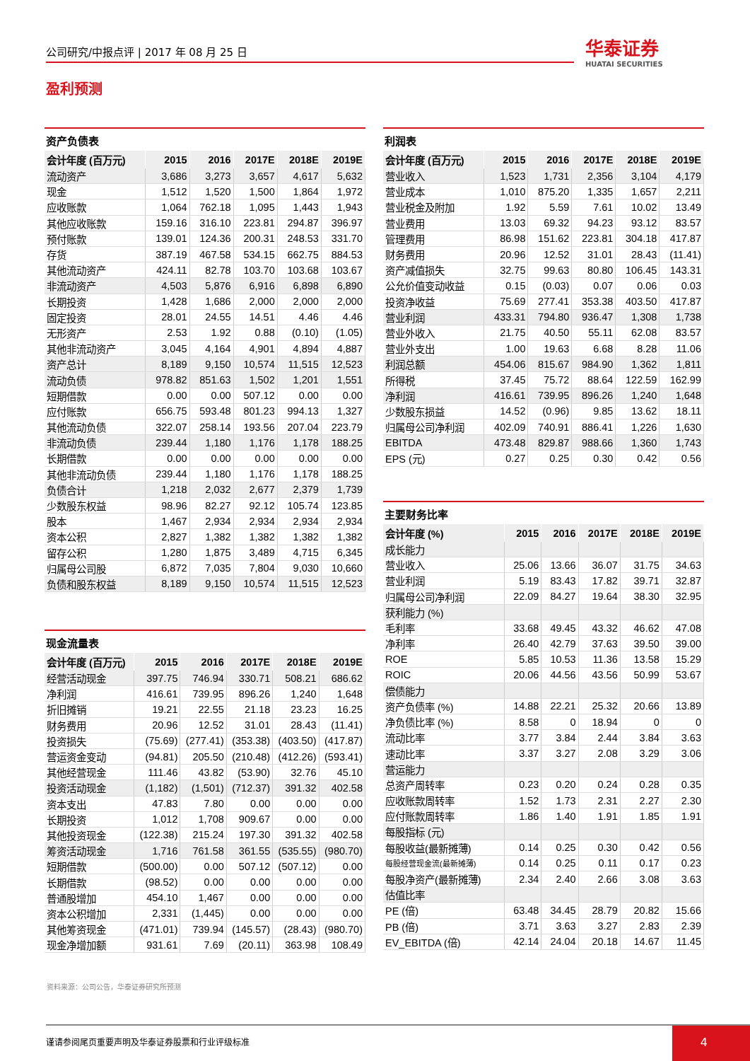公司研究/中报点评 | 2017 年 08 月 25 日 华泰证券
HUATAI SECURITIES
盈利预测
资产负债表
| 会计年度 (百万元) | 2015 | 2016 | 2017E | 2018E | 2019E |
| --- | --- | --- | --- | --- | --- |
| 流动资产 | 3,686 | 3,273 | 3,657 | 4,617 | 5,632 |
| 现金 | 1,512 | 1,520 | 1,500 | 1,864 | 1,972 |
| 应收账款 | 1,064 | 762.18 | 1,095 | 1,443 | 1,943 |
| 其他应收账款 | 159.16 | 316.10 | 223.81 | 294.87 | 396.97 |
| 预付账款 | 139.01 | 124.36 | 200.31 | 248.53 | 331.70 |
| 存货 | 387.19 | 467.58 | 534.15 | 662.75 | 884.53 |
| 其他流动资产 | 424.11 | 82.78 | 103.70 | 103.68 | 103.67 |
| 非流动资产 | 4,503 | 5,876 | 6,916 | 6,898 | 6,890 |
| 长期投资 | 1,428 | 1,686 | 2,000 | 2,000 | 2,000 |
| 固定投资 | 28.01 | 24.55 | 14.51 | 4.46 | 4.46 |
| 无形资产 | 2.53 | 1.92 | 0.88 | (0.10) | (1.05) |
| 其他非流动资产 | 3,045 | 4,164 | 4,901 | 4,894 | 4,887 |
| 资产总计 | 8,189 | 9,150 | 10,574 | 11,515 | 12,523 |
| 流动负债 | 978.82 | 851.63 | 1,502 | 1,201 | 1,551 |
| 短期借款 | 0.00 | 0.00 | 507.12 | 0.00 | 0.00 |
| 应付账款 | 656.75 | 593.48 | 801.23 | 994.13 | 1,327 |
| 其他流动负债 | 322.07 | 258.14 | 193.56 | 207.04 | 223.79 |
| 非流动负债 | 239.44 | 1,180 | 1,176 | 1,178 | 188.25 |
| 长期借款 | 0.00 | 0.00 | 0.00 | 0.00 | 0.00 |
| 其他非流动负债 | 239.44 | 1,180 | 1,176 | 1,178 | 188.25 |
| 负债合计 | 1,218 | 2,032 | 2,677 | 2,379 | 1,739 |
| 少数股东权益 | 98.96 | 82.27 | 92.12 | 105.74 | 123.85 |
| 股本 | 1,467 | 2,934 | 2,934 | 2,934 | 2,934 |
| 资本公积 | 2,827 | 1,382 | 1,382 | 1,382 | 1,382 |
| 留存公积 | 1,280 | 1,875 | 3,489 | 4,715 | 6,345 |
| 归属母公司股 | 6,872 | 7,035 | 7,804 | 9,030 | 10,660 |
| 负债和股东权益 | 8,189 | 9,150 | 10,574 | 11,515 | 12,523 |
现金流量表
| 会计年度 (百万元) | 2015 | 2016 | 2017E | 2018E | 2019E |
| --- | --- | --- | --- | --- | --- |
| 经营活动现金 | 397.75 | 746.94 | 330.71 | 508.21 | 686.62 |
| 净利润 | 416.61 | 739.95 | 896.26 | 1,240 | 1,648 |
| 折旧摊销 | 19.21 | 22.55 | 21.18 | 23.23 | 16.25 |
| 财务费用 | 20.96 | 12.52 | 31.01 | 28.43 | (11.41) |
| 投资损失 | (75.69) | (277.41) | (353.38) | (403.50) | (417.87) |
| 营运资金变动 | (94.81) | 205.50 | (210.48) | (412.26) | (593.41) |
| 其他经营现金 | 111.46 | 43.82 | (53.90) | 32.76 | 45.10 |
| 投资活动现金 | (1,182) | (1,501) | (712.37) | 391.32 | 402.58 |
| 资本支出 | 47.83 | 7.80 | 0.00 | 0.00 | 0.00 |
| 长期投资 | 1,012 | 1,708 | 909.67 | 0.00 | 0.00 |
| 其他投资现金 | (122.38) | 215.24 | 197.30 | 391.32 | 402.58 |
| 筹资活动现金 | 1,716 | 761.58 | 361.55 | (535.55) | (980.70) |
| 短期借款 | (500.00) | 0.00 | 507.12 | (507.12) | 0.00 |
| 长期借款 | (98.52) | 0.00 | 0.00 | 0.00 | 0.00 |
| 普通股增加 | 454.10 | 1,467 | 0.00 | 0.00 | 0.00 |
| 资本公积增加 | 2,331 | (1,445) | 0.00 | 0.00 | 0.00 |
| 其他筹资现金 | (471.01) | 739.94 | (145.57) | (28.43) | (980.70) |
| 现金净增加额 | 931.61 | 7.69 | (20.11) | 363.98 | 108.49 |
利润表
| 会计年度 (百万元) | 2015 | 2016 | 2017E | 2018E | 2019E |
| --- | --- | --- | --- | --- | --- |
| 营业收入 | 1,523 | 1,731 | 2,356 | 3,104 | 4,179 |
| 营业成本 | 1,010 | 875.20 | 1,335 | 1,657 | 2,211 |
| 营业税金及附加 | 1.92 | 5.59 | 7.61 | 10.02 | 13.49 |
| 营业费用 | 13.03 | 69.32 | 94.23 | 93.12 | 83.57 |
| 管理费用 | 86.98 | 151.62 | 223.81 | 304.18 | 417.87 |
| 财务费用 | 20.96 | 12.52 | 31.01 | 28.43 | (11.41) |
| 资产减值损失 | 32.75 | 99.63 | 80.80 | 106.45 | 143.31 |
| 公允价值变动收益 | 0.15 | (0.03) | 0.07 | 0.06 | 0.03 |
| 投资净收益 | 75.69 | 277.41 | 353.38 | 403.50 | 417.87 |
| 营业利润 | 433.31 | 794.80 | 936.47 | 1,308 | 1,738 |
| 营业外收入 | 21.75 | 40.50 | 55.11 | 62.08 | 83.57 |
| 营业外支出 | 1.00 | 19.63 | 6.68 | 8.28 | 11.06 |
| 利润总额 | 454.06 | 815.67 | 984.90 | 1,362 | 1,811 |
| 所得税 | 37.45 | 75.72 | 88.64 | 122.59 | 162.99 |
| 净利润 | 416.61 | 739.95 | 896.26 | 1,240 | 1,648 |
| 少数股东损益 | 14.52 | (0.96) | 9.85 | 13.62 | 18.11 |
| 归属母公司净利润 | 402.09 | 740.91 | 886.41 | 1,226 | 1,630 |
| EBITDA | 473.48 | 829.87 | 988.66 | 1,360 | 1,743 |
| EPS (元) | 0.27 | 0.25 | 0.30 | 0.42 | 0.56 |
主要财务比率
| 会计年度 (%) | 2015 | 2016 | 2017E | 2018E | 2019E |
| --- | --- | --- | --- | --- | --- |
| 成长能力 | | | | | |
| 营业收入 | 25.06 | 13.66 | 36.07 | 31.75 | 34.63 |
| 营业利润 | 5.19 | 83.43 | 17.82 | 39.71 | 32.87 |
| 归属母公司净利润 | 22.09 | 84.27 | 19.64 | 38.30 | 32.95 |
| 获利能力 (%) | | | | | |
| 毛利率 | 33.68 | 49.45 | 43.32 | 46.62 | 47.08 |
| 净利率 | 26.40 | 42.79 | 37.63 | 39.50 | 39.00 |
| ROE | 5.85 | 10.53 | 11.36 | 13.58 | 15.29 |
| ROIC | 20.06 | 44.56 | 43.56 | 50.99 | 53.67 |
| 偿债能力 | | | | | |
| 资产负债率 (%) | 14.88 | 22.21 | 25.32 | 20.66 | 13.89 |
| 净负债比率 (%) | 8.58 | 0 | 18.94 | 0 | 0 |
| 流动比率 | 3.77 | 3.84 | 2.44 | 3.84 | 3.63 |
| 速动比率 | 3.37 | 3.27 | 2.08 | 3.29 | 3.06 |
| 营运能力 | | | | | |
| 总资产周转率 | 0.23 | 0.20 | 0.24 | 0.28 | 0.35 |
| 应收账款周转率 | 1.52 | 1.73 | 2.31 | 2.27 | 2.30 |
| 应付账款周转率 | 1.86 | 1.40 | 1.91 | 1.85 | 1.91 |
| 每股指标 (元) | | | | | |
| 每股收益(最新摊薄) | 0.14 | 0.25 | 0.30 | 0.42 | 0.56 |
| 每股经营现金流(最新摊薄) | 0.14 | 0.25 | 0.11 | 0.17 | 0.23 |
| 每股净资产(最新摊薄) | 2.34 | 2.40 | 2.66 | 3.08 | 3.63 |
| 估值比率 | | | | | |
| PE (倍) | 63.48 | 34.45 | 28.79 | 20.82 | 15.66 |
| PB (倍) | 3.71 | 3.63 | 3.27 | 2.83 | 2.39 |
| EV_EBITDA (倍) | 42.14 | 24.04 | 20.18 | 14.67 | 11.45 |
资料来源：公司公告，华泰证券研究所预测
谨请参阅尾页重要声明及华泰证券股票和行业评级标准
4